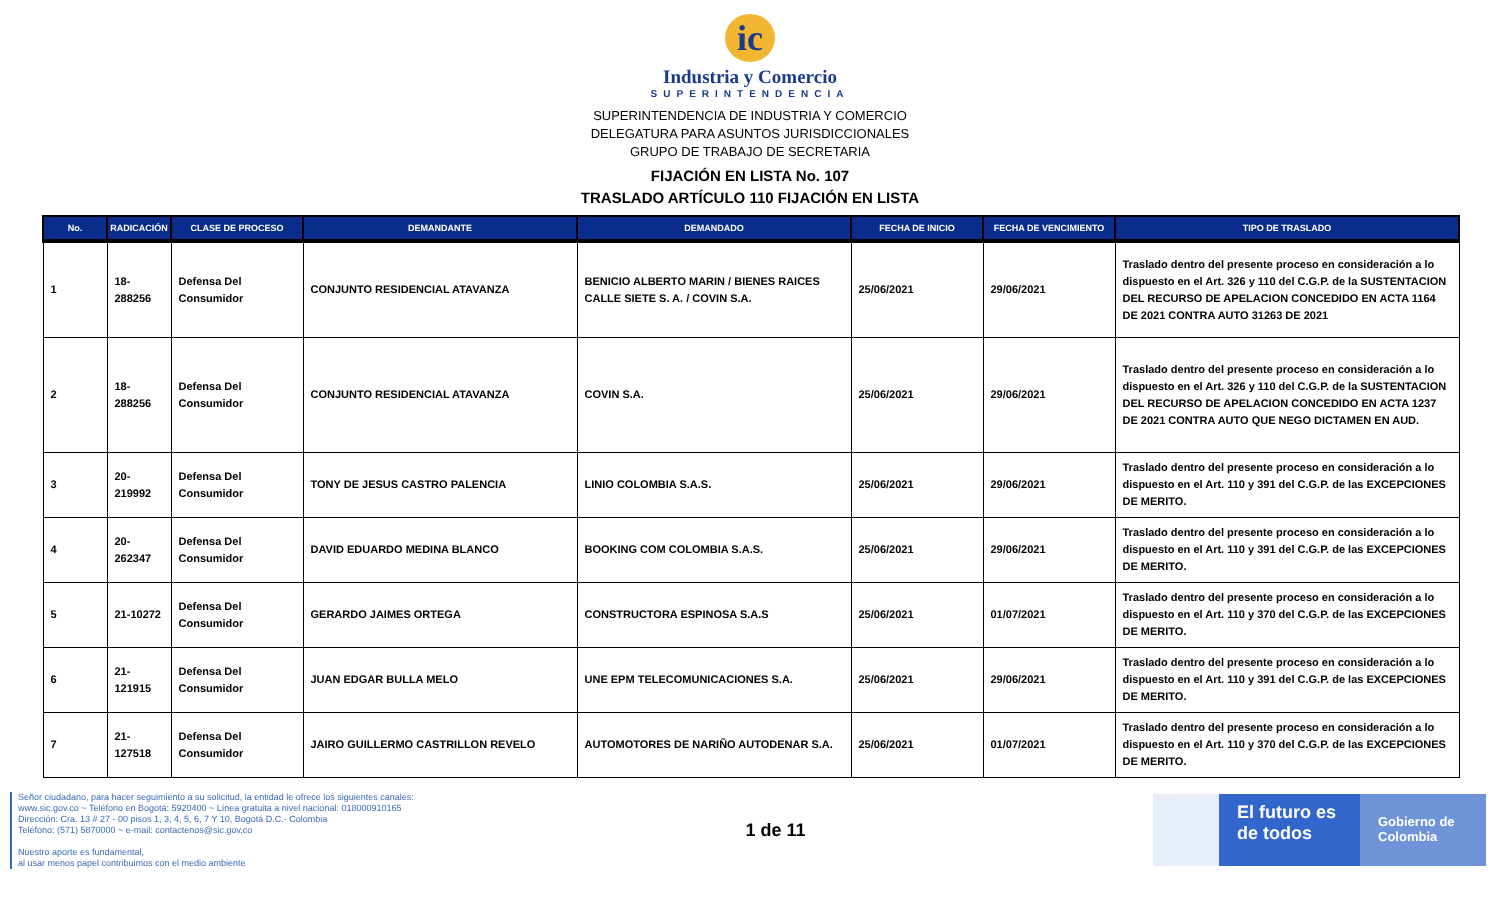ic
Industria y Comercio
SUPERINTENDENCIA
SUPERINTENDENCIA DE INDUSTRIA Y COMERCIO
DELEGATURA PARA ASUNTOS JURISDICCIONALES
GRUPO DE TRABAJO DE SECRETARIA
FIJACIÓN EN LISTA No. 107
TRASLADO ARTÍCULO 110 FIJACIÓN EN LISTA
| No. | RADICACIÓN | CLASE DE PROCESO | DEMANDANTE | DEMANDADO | FECHA DE INICIO | FECHA DE VENCIMIENTO | TIPO DE TRASLADO |
| --- | --- | --- | --- | --- | --- | --- | --- |
| 1 | 18-288256 | Defensa Del Consumidor | CONJUNTO RESIDENCIAL ATAVANZA | BENICIO ALBERTO MARIN / BIENES RAICES CALLE SIETE S. A. / COVIN S.A. | 25/06/2021 | 29/06/2021 | Traslado dentro del presente proceso en consideración a lo dispuesto en el Art. 326 y 110 del C.G.P. de la SUSTENTACION DEL RECURSO DE APELACION CONCEDIDO EN ACTA 1164 DE 2021 CONTRA AUTO 31263 DE 2021 |
| 2 | 18-288256 | Defensa Del Consumidor | CONJUNTO RESIDENCIAL ATAVANZA | COVIN S.A. | 25/06/2021 | 29/06/2021 | Traslado dentro del presente proceso en consideración a lo dispuesto en el Art. 326 y 110 del C.G.P. de la SUSTENTACION DEL RECURSO DE APELACION CONCEDIDO EN ACTA 1237 DE 2021 CONTRA AUTO QUE NEGO DICTAMEN EN AUD. |
| 3 | 20-219992 | Defensa Del Consumidor | TONY DE JESUS CASTRO PALENCIA | LINIO COLOMBIA S.A.S. | 25/06/2021 | 29/06/2021 | Traslado dentro del presente proceso en consideración a lo dispuesto en el Art. 110 y 391 del C.G.P. de las EXCEPCIONES DE MERITO. |
| 4 | 20-262347 | Defensa Del Consumidor | DAVID EDUARDO MEDINA BLANCO | BOOKING COM COLOMBIA S.A.S. | 25/06/2021 | 29/06/2021 | Traslado dentro del presente proceso en consideración a lo dispuesto en el Art. 110 y 391 del C.G.P. de las EXCEPCIONES DE MERITO. |
| 5 | 21-10272 | Defensa Del Consumidor | GERARDO JAIMES ORTEGA | CONSTRUCTORA ESPINOSA S.A.S | 25/06/2021 | 01/07/2021 | Traslado dentro del presente proceso en consideración a lo dispuesto en el Art. 110 y 370 del C.G.P. de las EXCEPCIONES DE MERITO. |
| 6 | 21-121915 | Defensa Del Consumidor | JUAN EDGAR BULLA MELO | UNE EPM TELECOMUNICACIONES S.A. | 25/06/2021 | 29/06/2021 | Traslado dentro del presente proceso en consideración a lo dispuesto en el Art. 110 y 391 del C.G.P. de las EXCEPCIONES DE MERITO. |
| 7 | 21-127518 | Defensa Del Consumidor | JAIRO GUILLERMO CASTRILLON REVELO | AUTOMOTORES DE NARIÑO AUTODENAR S.A. | 25/06/2021 | 01/07/2021 | Traslado dentro del presente proceso en consideración a lo dispuesto en el Art. 110 y 370 del C.G.P. de las EXCEPCIONES DE MERITO. |
Señor ciudadano, para hacer seguimiento a su solicitud, la entidad le ofrece los siguientes canales:
www.sic.gov.co ~ Teléfono en Bogotá: 5920400 ~ Línea gratuita a nivel nacional: 018000910165
Dirección: Cra. 13 # 27 - 00 pisos 1, 3, 4, 5, 6, 7 Y 10, Bogotá D.C.- Colombia
Teléfono: (571) 5870000 ~ e-mail: contactenos@sic.gov.co
Nuestro aporte es fundamental,
al usar menos papel contribuimos con el medio ambiente
1 de 11
El futuro es de todos
Gobierno de Colombia